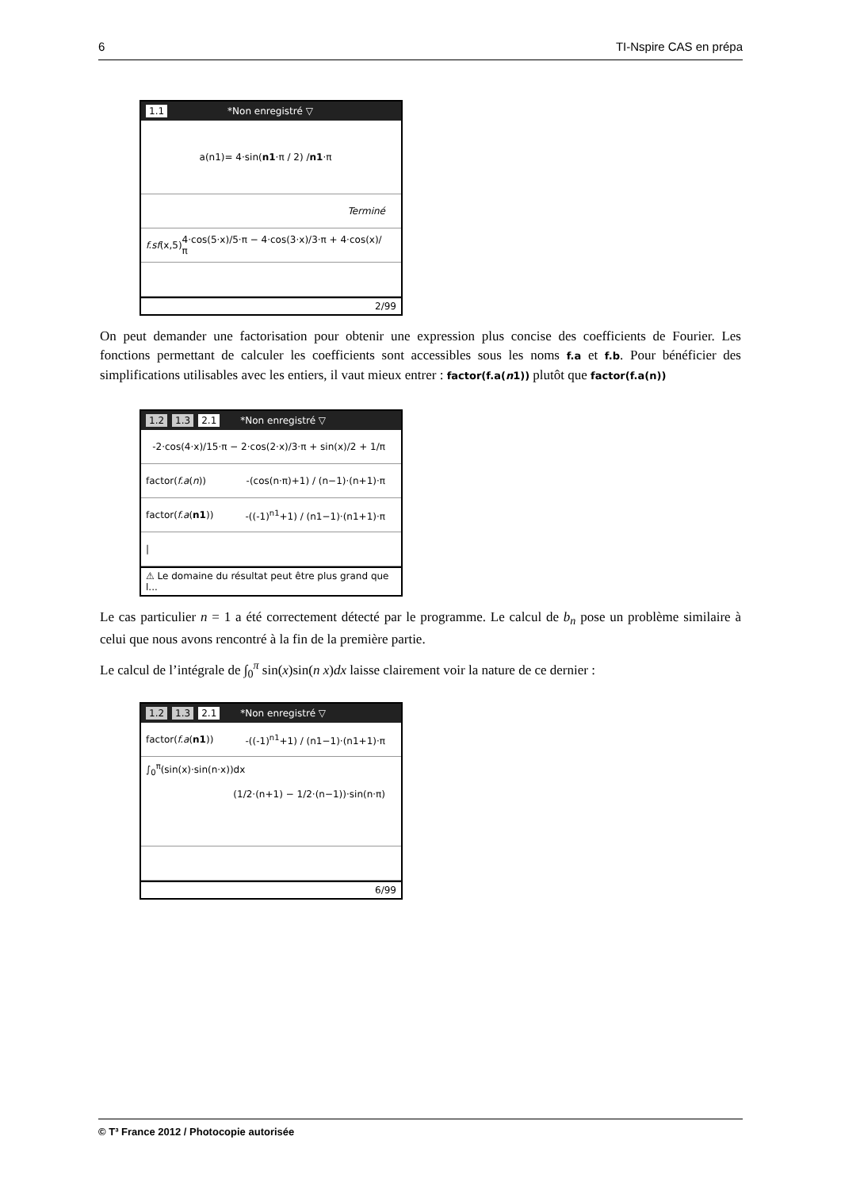6 TI-Nspire CAS en prépa
1.1 *Non enregistré ▽
a(n1)= 4·sin(n1 ·π / 2) / n1 ·π
Terminé
f.sf(x,5) 4·cos(5·x)/5·π − 4·cos(3·x)/3·π + 4·cos(x)/π
2/99
On peut demander une factorisation pour obtenir une expression plus concise des coefficients de Fourier. Les fonctions permettant de calculer les coefficients sont accessibles sous les noms f.a et f.b. Pour bénéficier des simplifications utilisables avec les entiers, il vaut mieux entrer : factor(f.a(n1)) plutôt que factor(f.a(n))
1.2 1.3 2.1 *Non enregistré ▽
-2·cos(4·x)/15·π − 2·cos(2·x)/3·π + sin(x)/2 + 1/π
factor(f.a(n)) -(cos(n·π)+1) / (n−1)·(n+1)·π
factor(f.a(n1)) -((-1)<sup>n1</sup>+1) / (n1−1)·(n1+1)·π
|
⚠ Le domaine du résultat peut être plus grand que l...
Le cas particulier n = 1 a été correctement détecté par le programme. Le calcul de b<sub>n</sub> pose un problème similaire à celui que nous avons rencontré à la fin de la première partie.
Le calcul de l’intégrale de ∫<sub>0</sub><sup>π</sup> sin(x)sin(n x)dx laisse clairement voir la nature de ce dernier :
1.2 1.3 2.1 *Non enregistré ▽
factor(f.a(n1)) -((-1)<sup>n1</sup>+1) / (n1−1)·(n1+1)·π
∫<sub>0</sub><sup>π</sup>(sin(x)·sin(n·x))dx
(1/2·(n+1) − 1/2·(n−1))·sin(n·π)
6/99
© T³ France 2012 / Photocopie autorisée